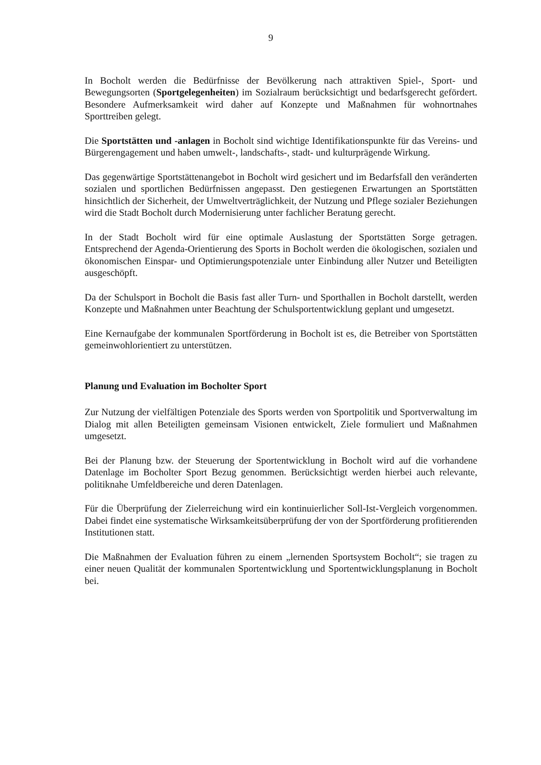9
In Bocholt werden die Bedürfnisse der Bevölkerung nach attraktiven Spiel-, Sport- und Bewegungsorten (Sportgelegenheiten) im Sozialraum berücksichtigt und bedarfsgerecht gefördert. Besondere Aufmerksamkeit wird daher auf Konzepte und Maßnahmen für wohnortnahes Sporttreiben gelegt.
Die Sportstätten und -anlagen in Bocholt sind wichtige Identifikationspunkte für das Vereins- und Bürgerengagement und haben umwelt-, landschafts-, stadt- und kulturprägende Wirkung.
Das gegenwärtige Sportstättenangebot in Bocholt wird gesichert und im Bedarfsfall den veränderten sozialen und sportlichen Bedürfnissen angepasst. Den gestiegenen Erwartungen an Sportstätten hinsichtlich der Sicherheit, der Umweltverträglichkeit, der Nutzung und Pflege sozialer Beziehungen wird die Stadt Bocholt durch Modernisierung unter fachlicher Beratung gerecht.
In der Stadt Bocholt wird für eine optimale Auslastung der Sportstätten Sorge getragen. Entsprechend der Agenda-Orientierung des Sports in Bocholt werden die ökologischen, sozialen und ökonomischen Einspar- und Optimierungspotenziale unter Einbindung aller Nutzer und Beteiligten ausgeschöpft.
Da der Schulsport in Bocholt die Basis fast aller Turn- und Sporthallen in Bocholt darstellt, werden Konzepte und Maßnahmen unter Beachtung der Schulsportentwicklung geplant und umgesetzt.
Eine Kernaufgabe der kommunalen Sportförderung in Bocholt ist es, die Betreiber von Sportstätten gemeinwohlorientiert zu unterstützen.
Planung und Evaluation im Bocholter Sport
Zur Nutzung der vielfältigen Potenziale des Sports werden von Sportpolitik und Sportverwaltung im Dialog mit allen Beteiligten gemeinsam Visionen entwickelt, Ziele formuliert und Maßnahmen umgesetzt.
Bei der Planung bzw. der Steuerung der Sportentwicklung in Bocholt wird auf die vorhandene Datenlage im Bocholter Sport Bezug genommen. Berücksichtigt werden hierbei auch relevante, politiknahe Umfeldbereiche und deren Datenlagen.
Für die Überprüfung der Zielerreichung wird ein kontinuierlicher Soll-Ist-Vergleich vorgenommen. Dabei findet eine systematische Wirksamkeitsüberprüfung der von der Sportförderung profitierenden Institutionen statt.
Die Maßnahmen der Evaluation führen zu einem „lernenden Sportsystem Bocholt“; sie tragen zu einer neuen Qualität der kommunalen Sportentwicklung und Sportentwicklungsplanung in Bocholt bei.